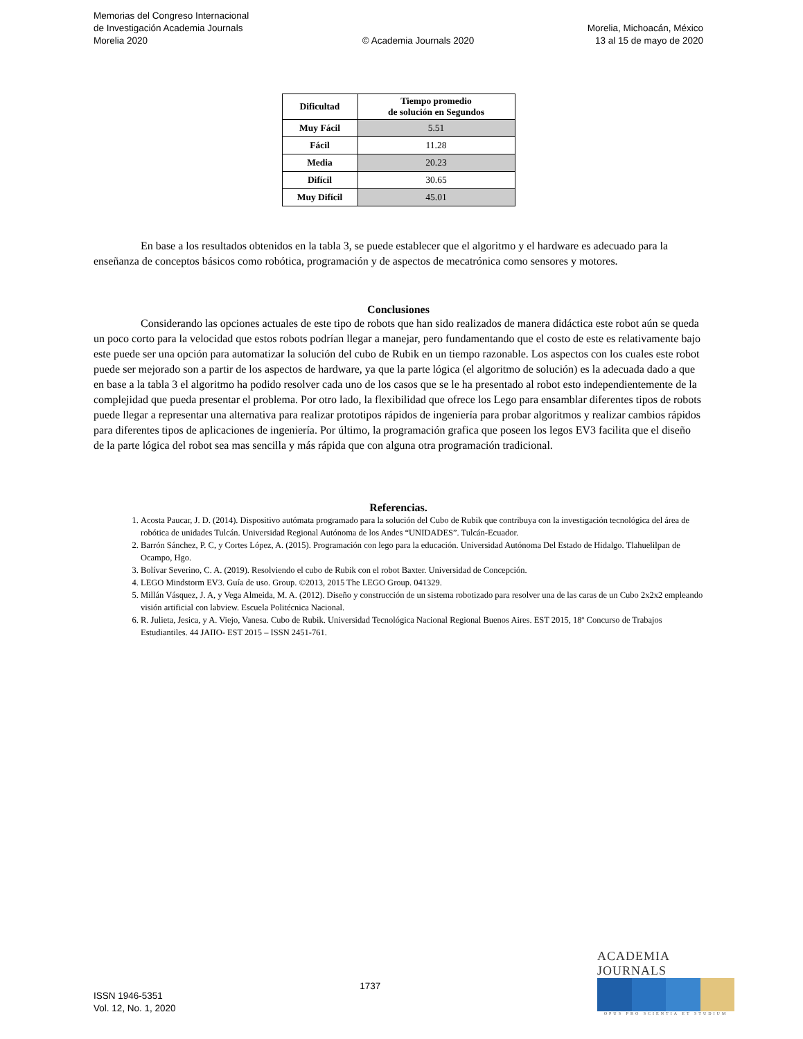Memorias del Congreso Internacional
de Investigación Academia Journals
Morelia 2020
© Academia Journals 2020
Morelia, Michoacán, México
13 al 15 de mayo de 2020
| Dificultad | Tiempo promedio de solución en Segundos |
| --- | --- |
| Muy Fácil | 5.51 |
| Fácil | 11.28 |
| Media | 20.23 |
| Difícil | 30.65 |
| Muy Difícil | 45.01 |
En base a los resultados obtenidos en la tabla 3, se puede establecer que el algoritmo y el hardware es adecuado para la enseñanza de conceptos básicos como robótica, programación y de aspectos de mecatrónica como sensores y motores.
Conclusiones
Considerando las opciones actuales de este tipo de robots que han sido realizados de manera didáctica este robot aún se queda un poco corto para la velocidad que estos robots podrían llegar a manejar, pero fundamentando que el costo de este es relativamente bajo este puede ser una opción para automatizar la solución del cubo de Rubik en un tiempo razonable. Los aspectos con los cuales este robot puede ser mejorado son a partir de los aspectos de hardware, ya que la parte lógica (el algoritmo de solución) es la adecuada dado a que en base a la tabla 3 el algoritmo ha podido resolver cada uno de los casos que se le ha presentado al robot esto independientemente de la complejidad que pueda presentar el problema. Por otro lado, la flexibilidad que ofrece los Lego para ensamblar diferentes tipos de robots puede llegar a representar una alternativa para realizar prototipos rápidos de ingeniería para probar algoritmos y realizar cambios rápidos para diferentes tipos de aplicaciones de ingeniería. Por último, la programación grafica que poseen los legos EV3 facilita que el diseño de la parte lógica del robot sea mas sencilla y más rápida que con alguna otra programación tradicional.
Referencias.
1. Acosta Paucar, J. D. (2014). Dispositivo autómata programado para la solución del Cubo de Rubik que contribuya con la investigación tecnológica del área de robótica de unidades Tulcán. Universidad Regional Autónoma de los Andes “UNIDADES”. Tulcán-Ecuador.
2. Barrón Sánchez, P. C, y Cortes López, A. (2015). Programación con lego para la educación. Universidad Autónoma Del Estado de Hidalgo. Tlahuelilpan de Ocampo, Hgo.
3. Bolívar Severino, C. A. (2019). Resolviendo el cubo de Rubik con el robot Baxter. Universidad de Concepción.
4. LEGO Mindstorm EV3. Guía de uso. Group. ©2013, 2015 The LEGO Group. 041329.
5. Millán Vásquez, J. A, y Vega Almeida, M. A. (2012). Diseño y construcción de un sistema robotizado para resolver una de las caras de un Cubo 2x2x2 empleando visión artificial con labview. Escuela Politécnica Nacional.
6. R. Julieta, Jesica, y A. Viejo, Vanesa. Cubo de Rubik. Universidad Tecnológica Nacional Regional Buenos Aires. EST 2015, 18º Concurso de Trabajos Estudiantiles. 44 JAIIO- EST 2015 – ISSN 2451-761.
ISSN 1946-5351
Vol. 12, No. 1, 2020
1737
ACADEMIA JOURNALS
OPUS PRO SCIENTIA ET STUDIUM